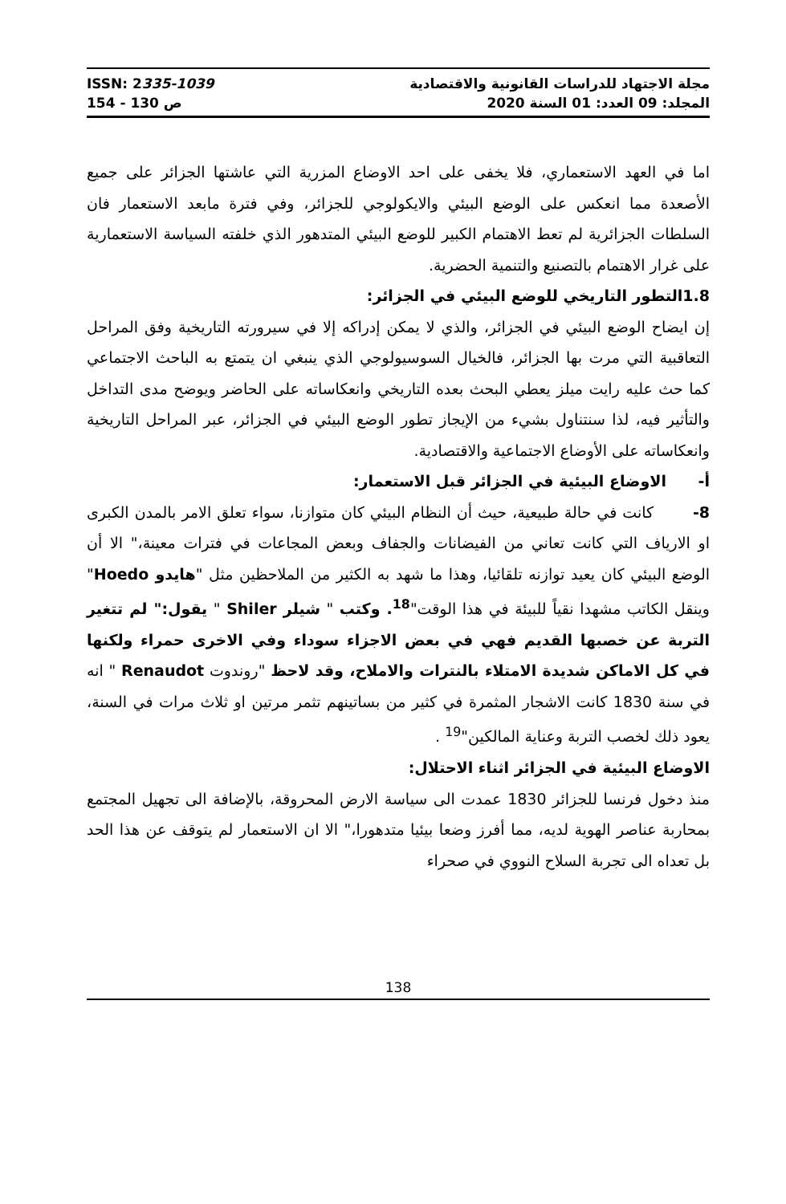ISSN: 2335-1039
154 - 130 ص
مجلة الاجتهاد للدراسات القانونية والاقتصادية
المجلد: 09 العدد: 01 السنة 2020
اما في العهد الاستعماري، فلا يخفى على احد الاوضاع المزرية التي عاشتها الجزائر على جميع الأصعدة مما انعكس على الوضع البيئي والايكولوجي للجزائر، وفي فترة مابعد الاستعمار فان السلطات الجزائرية لم تعط الاهتمام الكبير للوضع البيئي المتدهور الذي خلفته السياسة الاستعمارية على غرار الاهتمام بالتصنيع والتنمية الحضرية.
1.8التطور التاريخي للوضع البيئي في الجزائر:
إن ايضاح الوضع البيئي في الجزائر، والذي لا يمكن إدراكه إلا في سيرورته التاريخية وفق المراحل التعاقبية التي مرت بها الجزائر، فالخيال السوسيولوجي الذي ينبغي ان يتمتع به الباحث الاجتماعي كما حث عليه رايت ميلز يعطي البحث بعده التاريخي وانعكاساته على الحاضر ويوضح مدى التداخل والتأثير فيه، لذا سنتناول بشيء من الإيجاز تطور الوضع البيئي في الجزائر، عبر المراحل التاريخية وانعكاساته على الأوضاع الاجتماعية والاقتصادية.
أ- الاوضاع البيئية في الجزائر قبل الاستعمار:
8- كانت في حالة طبيعية، حيث أن النظام البيئي كان متوازنا، سواء تعلق الامر بالمدن الكبرى او الارياف التي كانت تعاني من الفيضانات والجفاف وبعض المجاعات في فترات معينة،" الا أن الوضع البيئي كان يعيد توازنه تلقائيا، وهذا ما شهد به الكثير من الملاحظين مثل "هايدو Hoedo" وينقل الكاتب مشهدا نقياً للبيئة في هذا الوقت"<sup>18</sup>. وكتب " شيلر Shiler " يقول:" لم تتغير التربة عن خصبها القديم فهي في بعض الاجزاء سوداء وفي الاخرى حمراء ولكنها في كل الاماكن شديدة الامتلاء بالنترات والاملاح، وقد لاحظ "روندوت Renaudot " انه في سنة 1830 كانت الاشجار المثمرة في كثير من بساتينهم تثمر مرتين او ثلاث مرات في السنة، يعود ذلك لخصب التربة وعناية المالكين"<sup>19</sup> .
الاوضاع البيئية في الجزائر اثناء الاحتلال:
منذ دخول فرنسا للجزائر 1830 عمدت الى سياسة الارض المحروقة، بالإضافة الى تجهيل المجتمع بمحاربة عناصر الهوية لديه، مما أفرز وضعا بيئيا متدهورا،" الا ان الاستعمار لم يتوقف عن هذا الحد بل تعداه الى تجربة السلاح النووي في صحراء
138